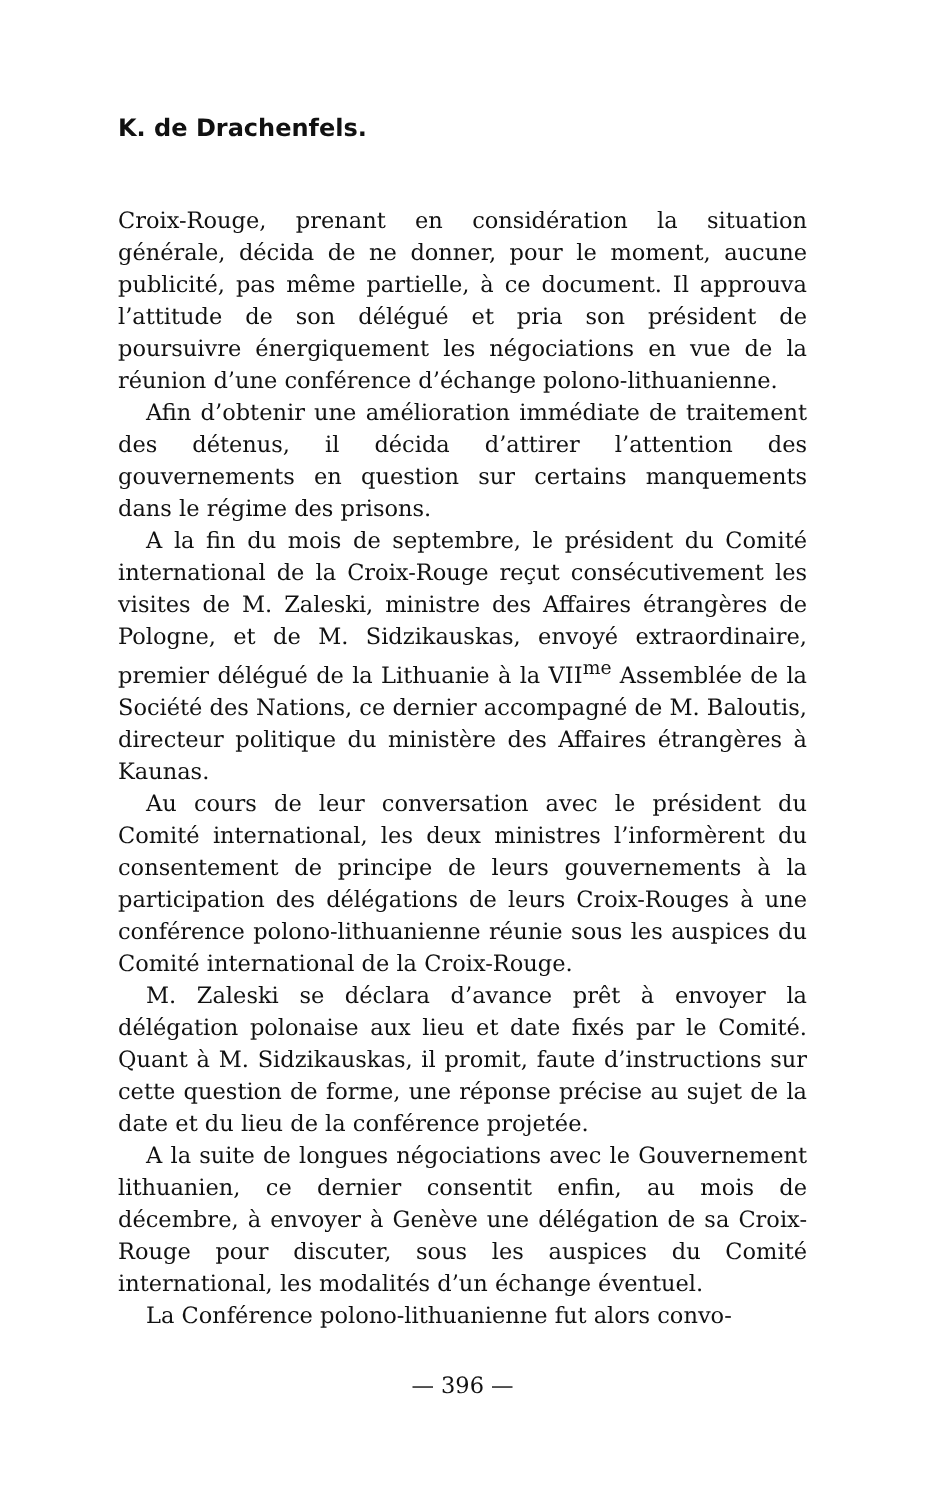K. de Drachenfels.
Croix-Rouge, prenant en considération la situation générale, décida de ne donner, pour le moment, aucune publicité, pas même partielle, à ce document. Il approuva l’attitude de son délégué et pria son président de poursuivre énergiquement les négociations en vue de la réunion d’une conférence d’échange polono-lithuanienne.
Afin d’obtenir une amélioration immédiate de traitement des détenus, il décida d’attirer l’attention des gouvernements en question sur certains manquements dans le régime des prisons.
A la fin du mois de septembre, le président du Comité international de la Croix-Rouge reçut consécutivement les visites de M. Zaleski, ministre des Affaires étrangères de Pologne, et de M. Sidzikauskas, envoyé extraordinaire, premier délégué de la Lithuanie à la VII<sup>me</sup> Assemblée de la Société des Nations, ce dernier accompagné de M. Baloutis, directeur politique du ministère des Affaires étrangères à Kaunas.
Au cours de leur conversation avec le président du Comité international, les deux ministres l’informèrent du consentement de principe de leurs gouvernements à la participation des délégations de leurs Croix-Rouges à une conférence polono-lithuanienne réunie sous les auspices du Comité international de la Croix-Rouge.
M. Zaleski se déclara d’avance prêt à envoyer la délégation polonaise aux lieu et date fixés par le Comité. Quant à M. Sidzikauskas, il promit, faute d’instructions sur cette question de forme, une réponse précise au sujet de la date et du lieu de la conférence projetée.
A la suite de longues négociations avec le Gouvernement lithuanien, ce dernier consentit enfin, au mois de décembre, à envoyer à Genève une délégation de sa Croix-Rouge pour discuter, sous les auspices du Comité international, les modalités d’un échange éventuel.
La Conférence polono-lithuanienne fut alors convo-
— 396 —